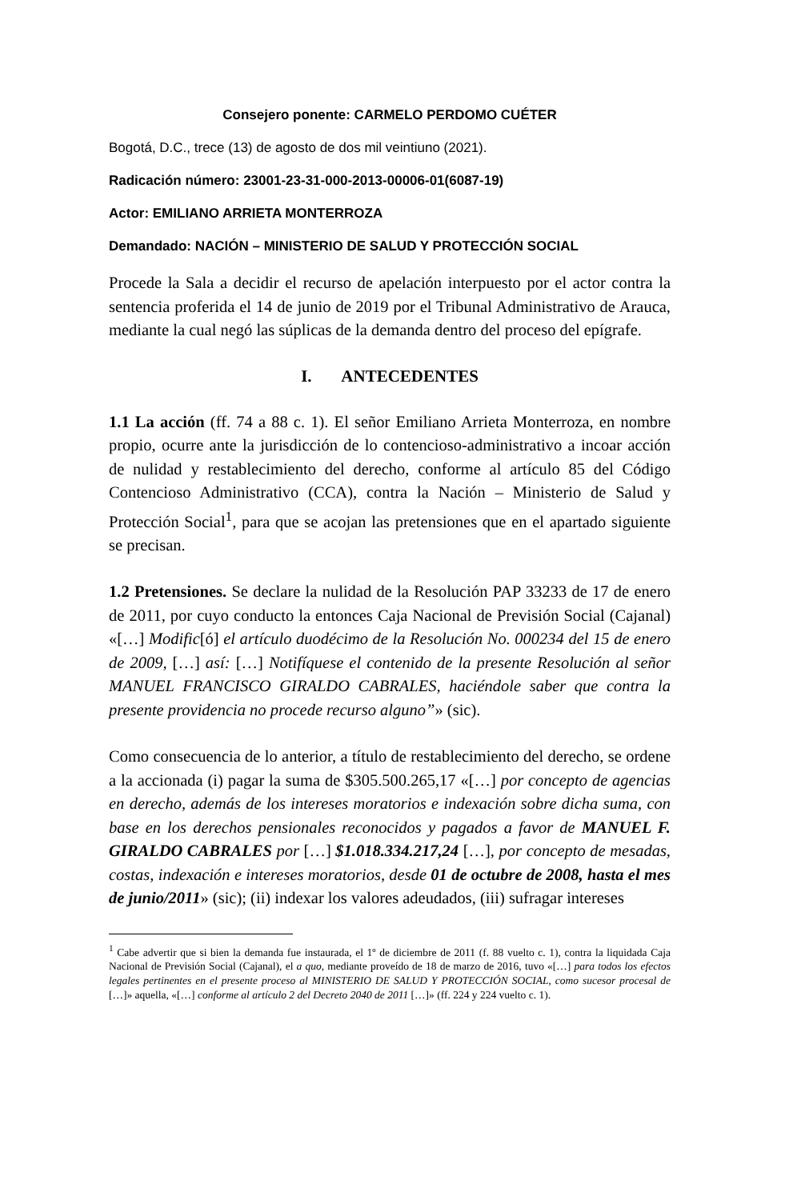Consejero ponente: CARMELO PERDOMO CUÉTER
Bogotá, D.C., trece (13) de agosto de dos mil veintiuno (2021).
Radicación número: 23001-23-31-000-2013-00006-01(6087-19)
Actor: EMILIANO ARRIETA MONTERROZA
Demandado: NACIÓN – MINISTERIO DE SALUD Y PROTECCIÓN SOCIAL
Procede la Sala a decidir el recurso de apelación interpuesto por el actor contra la sentencia proferida el 14 de junio de 2019 por el Tribunal Administrativo de Arauca, mediante la cual negó las súplicas de la demanda dentro del proceso del epígrafe.
I. ANTECEDENTES
1.1 La acción (ff. 74 a 88 c. 1). El señor Emiliano Arrieta Monterroza, en nombre propio, ocurre ante la jurisdicción de lo contencioso-administrativo a incoar acción de nulidad y restablecimiento del derecho, conforme al artículo 85 del Código Contencioso Administrativo (CCA), contra la Nación – Ministerio de Salud y Protección Social<sup>1</sup>, para que se acojan las pretensiones que en el apartado siguiente se precisan.
1.2 Pretensiones. Se declare la nulidad de la Resolución PAP 33233 de 17 de enero de 2011, por cuyo conducto la entonces Caja Nacional de Previsión Social (Cajanal) «[…] Modific[ó] el artículo duodécimo de la Resolución No. 000234 del 15 de enero de 2009, […] así: […] Notifíquese el contenido de la presente Resolución al señor MANUEL FRANCISCO GIRALDO CABRALES, haciéndole saber que contra la presente providencia no procede recurso alguno”» (sic).
Como consecuencia de lo anterior, a título de restablecimiento del derecho, se ordene a la accionada (i) pagar la suma de $305.500.265,17 «[…] por concepto de agencias en derecho, además de los intereses moratorios e indexación sobre dicha suma, con base en los derechos pensionales reconocidos y pagados a favor de MANUEL F. GIRALDO CABRALES por […] $1.018.334.217,24 […], por concepto de mesadas, costas, indexación e intereses moratorios, desde 01 de octubre de 2008, hasta el mes de junio/2011» (sic); (ii) indexar los valores adeudados, (iii) sufragar intereses
<sup>1</sup> Cabe advertir que si bien la demanda fue instaurada, el 1º de diciembre de 2011 (f. 88 vuelto c. 1), contra la liquidada Caja Nacional de Previsión Social (Cajanal), el a quo, mediante proveído de 18 de marzo de 2016, tuvo «[…] para todos los efectos legales pertinentes en el presente proceso al MINISTERIO DE SALUD Y PROTECCIÓN SOCIAL, como sucesor procesal de […]» aquella, «[…] conforme al artículo 2 del Decreto 2040 de 2011 […]» (ff. 224 y 224 vuelto c. 1).